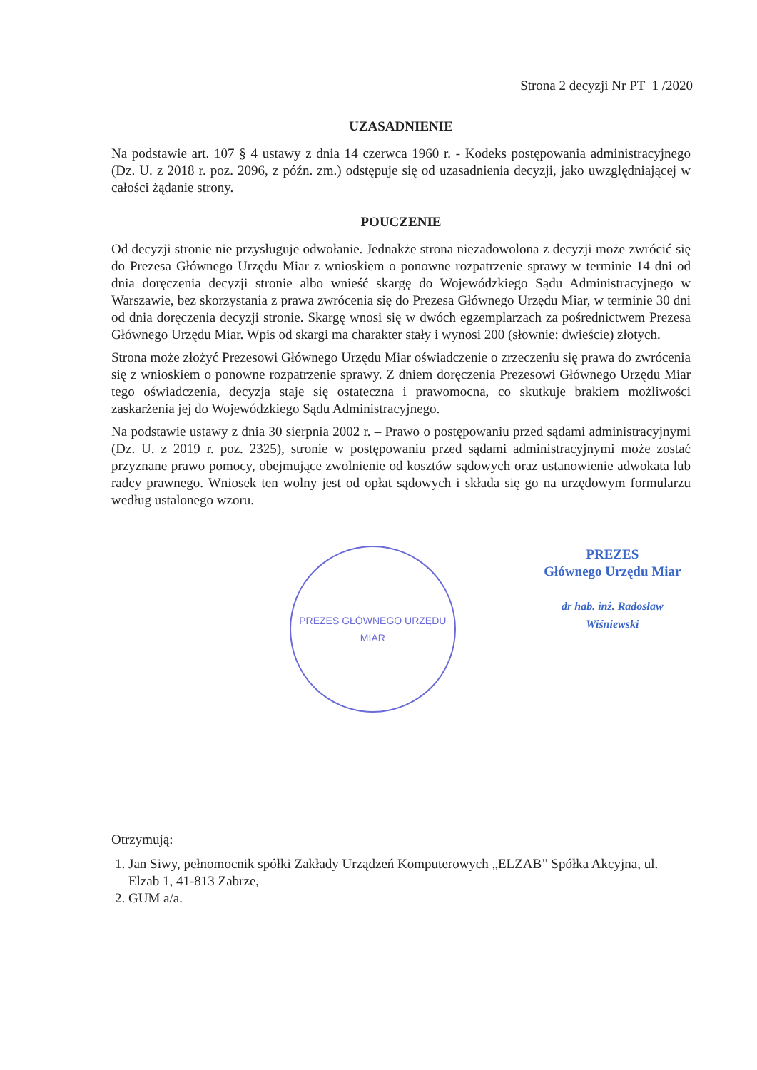Strona 2 decyzji Nr PT 1 /2020
UZASADNIENIE
Na podstawie art. 107 § 4 ustawy z dnia 14 czerwca 1960 r. - Kodeks postępowania administracyjnego (Dz. U. z 2018 r. poz. 2096, z późn. zm.) odstępuje się od uzasadnienia decyzji, jako uwzględniającej w całości żądanie strony.
POUCZENIE
Od decyzji stronie nie przysługuje odwołanie. Jednakże strona niezadowolona z decyzji może zwrócić się do Prezesa Głównego Urzędu Miar z wnioskiem o ponowne rozpatrzenie sprawy w terminie 14 dni od dnia doręczenia decyzji stronie albo wnieść skargę do Wojewódzkiego Sądu Administracyjnego w Warszawie, bez skorzystania z prawa zwrócenia się do Prezesa Głównego Urzędu Miar, w terminie 30 dni od dnia doręczenia decyzji stronie. Skargę wnosi się w dwóch egzemplarzach za pośrednictwem Prezesa Głównego Urzędu Miar. Wpis od skargi ma charakter stały i wynosi 200 (słownie: dwieście) złotych.
Strona może złożyć Prezesowi Głównego Urzędu Miar oświadczenie o zrzeczeniu się prawa do zwrócenia się z wnioskiem o ponowne rozpatrzenie sprawy. Z dniem doręczenia Prezesowi Głównego Urzędu Miar tego oświadczenia, decyzja staje się ostateczna i prawomocna, co skutkuje brakiem możliwości zaskarżenia jej do Wojewódzkiego Sądu Administracyjnego.
Na podstawie ustawy z dnia 30 sierpnia 2002 r. – Prawo o postępowaniu przed sądami administracyjnymi (Dz. U. z 2019 r. poz. 2325), stronie w postępowaniu przed sądami administracyjnymi może zostać przyznane prawo pomocy, obejmujące zwolnienie od kosztów sądowych oraz ustanowienie adwokata lub radcy prawnego. Wniosek ten wolny jest od opłat sądowych i składa się go na urzędowym formularzu według ustalonego wzoru.
PREZES GŁÓWNEGO URZĘDU MIAR
PREZES
Głównego Urzędu Miar
dr hab. inż. Radosław Wiśniewski
Otrzymują:
1. Jan Siwy, pełnomocnik spółki Zakłady Urządzeń Komputerowych „ELZAB” Spółka Akcyjna, ul. Elzab 1, 41-813 Zabrze,
2. GUM a/a.